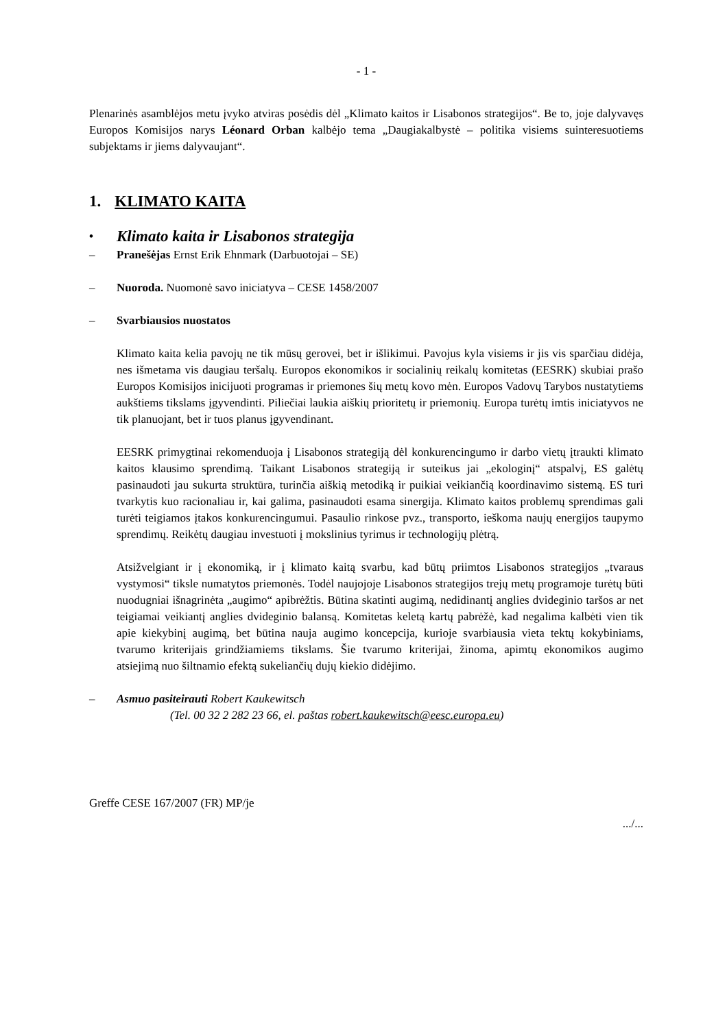- 1 -
Plenarinės asamblėjos metu įvyko atviras posėdis dėl „Klimato kaitos ir Lisabonos strategijos“. Be to, joje dalyvavęs Europos Komisijos narys Léonard Orban kalbėjo tema „Daugiakalbystė – politika visiems suinteresuotiems subjektams ir jiems dalyvaujant“.
1. KLIMATO KAITA
• Klimato kaita ir Lisabonos strategija
– Pranešėjas Ernst Erik Ehnmark (Darbuotojai – SE)
– Nuoroda. Nuomonė savo iniciatyva – CESE 1458/2007
– Svarbiausios nuostatos
Klimato kaita kelia pavojų ne tik mūsų gerovei, bet ir išlikimui. Pavojus kyla visiems ir jis vis sparčiau didėja, nes išmetama vis daugiau teršalų. Europos ekonomikos ir socialinių reikalų komitetas (EESRK) skubiai prašo Europos Komisijos inicijuoti programas ir priemones šių metų kovo mėn. Europos Vadovų Tarybos nustatytiems aukštiems tikslams įgyvendinti. Piliečiai laukia aiškių prioritetų ir priemonių. Europa turėtų imtis iniciatyvos ne tik planuojant, bet ir tuos planus įgyvendinant.
EESRK primygtinai rekomenduoja į Lisabonos strategiją dėl konkurencingumo ir darbo vietų įtraukti klimato kaitos klausimo sprendimą. Taikant Lisabonos strategiją ir suteikus jai „ekologinį“ atspalvį, ES galėtų pasinaudoti jau sukurta struktūra, turinčia aiškią metodiką ir puikiai veikiančią koordinavimo sistemą. ES turi tvarkytis kuo racionaliau ir, kai galima, pasinaudoti esama sinergija. Klimato kaitos problemų sprendimas gali turėti teigiamos įtakos konkurencingumui. Pasaulio rinkose pvz., transporto, ieškoma naujų energijos taupymo sprendimų. Reikėtų daugiau investuoti į mokslinius tyrimus ir technologijų plėtrą.
Atsižvelgiant ir į ekonomiką, ir į klimato kaitą svarbu, kad būtų priimtos Lisabonos strategijos „tvaraus vystymosi“ tiksle numatytos priemonės. Todėl naujojoje Lisabonos strategijos trejų metų programoje turėtų būti nuodugniai išnagrinėta „augimo“ apibrėžtis. Būtina skatinti augimą, nedidinantį anglies dvideginio taršos ar net teigiamai veikiantį anglies dvideginio balansą. Komitetas keletą kartų pabrėžė, kad negalima kalbėti vien tik apie kiekybinį augimą, bet būtina nauja augimo koncepcija, kurioje svarbiausia vieta tektų kokybiniams, tvarumo kriterijais grindžiamiems tikslams. Šie tvarumo kriterijai, žinoma, apimtų ekonomikos augimo atsiejimą nuo šiltnamio efektą sukeliančių dujų kiekio didėjimo.
– Asmuo pasiteirauti Robert Kaukewitsch
(Tel. 00 32 2 282 23 66, el. paštas robert.kaukewitsch@eesc.europa.eu)
Greffe CESE 167/2007 (FR) MP/je
.../...